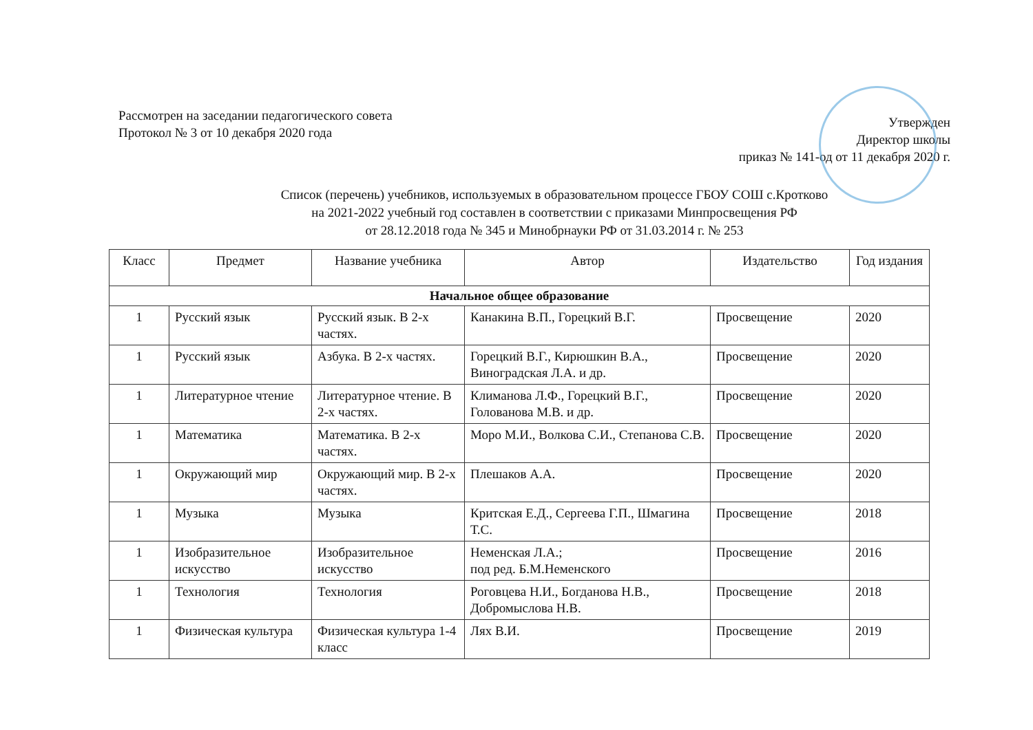Рассмотрен на заседании педагогического совета
Протокол № 3 от 10 декабря 2020 года
Утвержден
Директор школы
приказ № 141-од от 11 декабря 2020 г.
Список (перечень) учебников, используемых в образовательном процессе ГБОУ СОШ с.Кротково
на 2021-2022 учебный год составлен в соответствии с приказами Минпросвещения РФ
от 28.12.2018 года № 345 и Минобрнауки РФ от 31.03.2014 г. № 253
| Класс | Предмет | Название учебника | Автор | Издательство | Год издания |
| --- | --- | --- | --- | --- | --- |
| Начальное общее образование | | | | | |
| 1 | Русский язык | Русский язык. В 2-х частях. | Канакина В.П., Горецкий В.Г. | Просвещение | 2020 |
| 1 | Русский язык | Азбука. В 2-х частях. | Горецкий В.Г., Кирюшкин В.А., Виноградская Л.А. и др. | Просвещение | 2020 |
| 1 | Литературное чтение | Литературное чтение. В 2-х частях. | Климанова Л.Ф., Горецкий В.Г., Голованова М.В. и др. | Просвещение | 2020 |
| 1 | Математика | Математика. В 2-х частях. | Моро М.И., Волкова С.И., Степанова С.В. | Просвещение | 2020 |
| 1 | Окружающий мир | Окружающий мир. В 2-х частях. | Плешаков А.А. | Просвещение | 2020 |
| 1 | Музыка | Музыка | Критская Е.Д., Сергеева Г.П., Шмагина Т.С. | Просвещение | 2018 |
| 1 | Изобразительное искусство | Изобразительное искусство | Неменская Л.А.; под ред. Б.М.Неменского | Просвещение | 2016 |
| 1 | Технология | Технология | Роговцева Н.И., Богданова Н.В., Добромыслова Н.В. | Просвещение | 2018 |
| 1 | Физическая культура | Физическая культура 1-4 класс | Лях В.И. | Просвещение | 2019 |